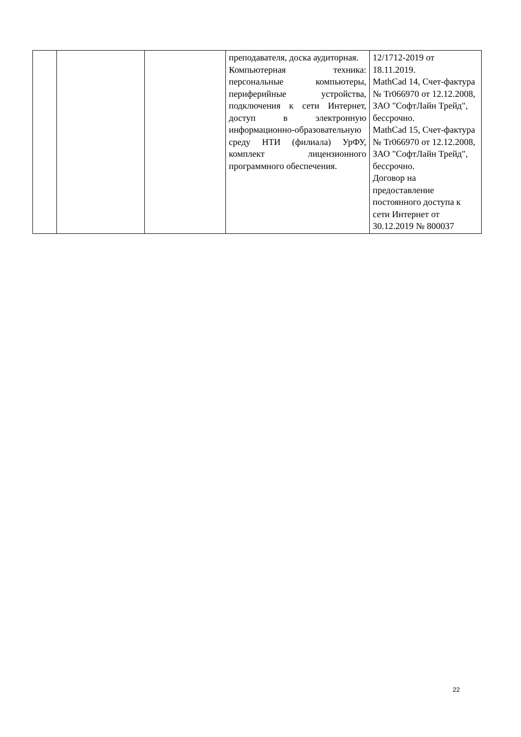| | | | преподавателя, доска аудиторная. Компьютерная техника: персональные компьютеры, периферийные устройства, подключения к сети Интернет, доступ в электронную информационно-образовательную среду НТИ (филиала) УрФУ, комплект лицензионного программного обеспечения. | 12/1712-2019 от 18.11.2019. MathCad 14, Счет-фактура № Tr066970 от 12.12.2008, ЗАО "СофтЛайн Трейд", бессрочно. MathCad 15, Счет-фактура № Tr066970 от 12.12.2008, ЗАО "СофтЛайн Трейд", бессрочно. Договор на предоставление постоянного доступа к сети Интернет от 30.12.2019 № 800037 |
22